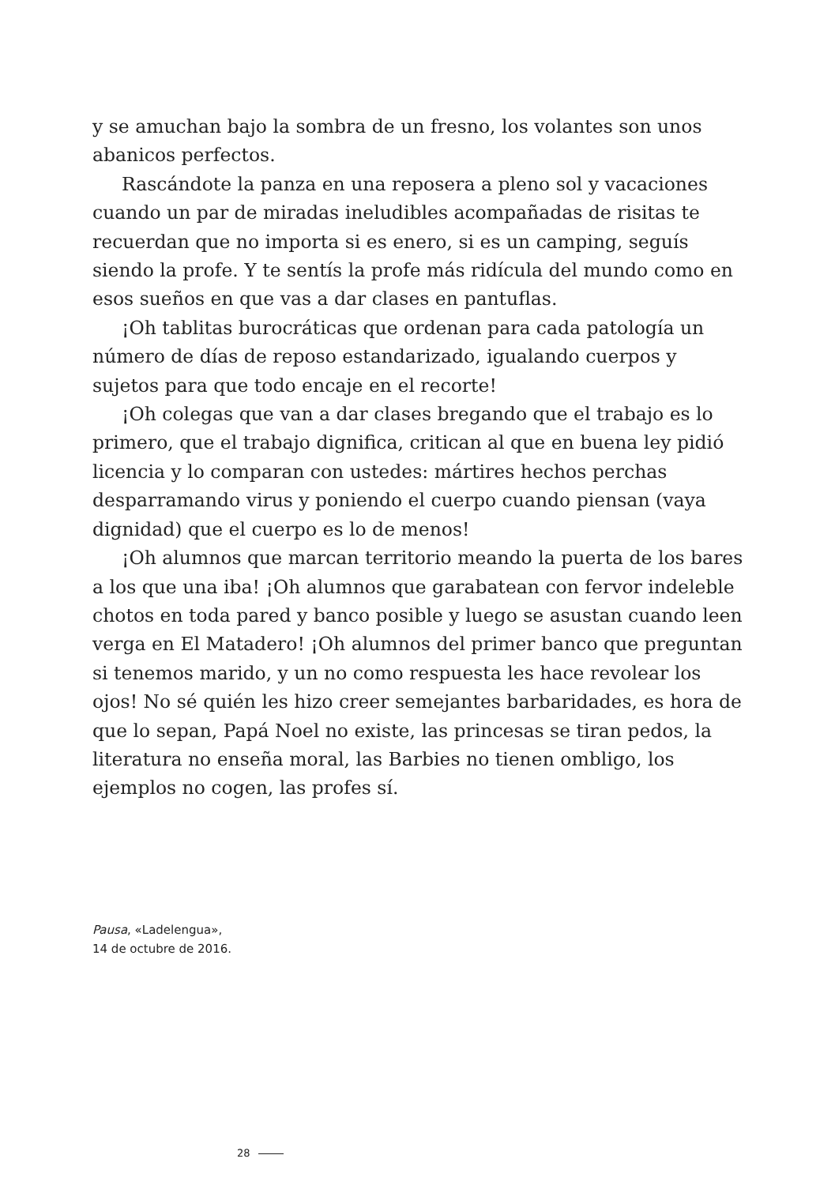y se amuchan bajo la sombra de un fresno, los volantes son unos abanicos perfectos.
Rascándote la panza en una reposera a pleno sol y vacaciones cuando un par de miradas ineludibles acompañadas de risitas te recuerdan que no importa si es enero, si es un camping, seguís siendo la profe. Y te sentís la profe más ridícula del mundo como en esos sueños en que vas a dar clases en pantuflas.
¡Oh tablitas burocráticas que ordenan para cada patología un número de días de reposo estandarizado, igualando cuerpos y sujetos para que todo encaje en el recorte!
¡Oh colegas que van a dar clases bregando que el trabajo es lo primero, que el trabajo dignifica, critican al que en buena ley pidió licencia y lo comparan con ustedes: mártires hechos perchas desparramando virus y poniendo el cuerpo cuando piensan (vaya dignidad) que el cuerpo es lo de menos!
¡Oh alumnos que marcan territorio meando la puerta de los bares a los que una iba! ¡Oh alumnos que garabatean con fervor indeleble chotos en toda pared y banco posible y luego se asustan cuando leen verga en El Matadero! ¡Oh alumnos del primer banco que preguntan si tenemos marido, y un no como respuesta les hace revolear los ojos! No sé quién les hizo creer semejantes barbaridades, es hora de que lo sepan, Papá Noel no existe, las princesas se tiran pedos, la literatura no enseña moral, las Barbies no tienen ombligo, los ejemplos no cogen, las profes sí.
Pausa, «Ladelengua»,
14 de octubre de 2016.
28